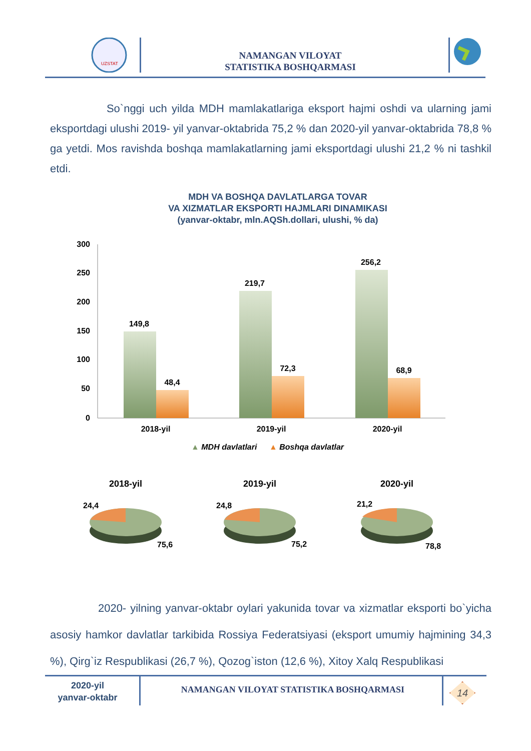UZSTAT
NAMANGAN VILOYAT
STATISTIKA BOSHQARMASI
So`nggi uch yilda MDH mamlakatlariga eksport hajmi oshdi va ularning jami eksportdagi ulushi 2019- yil yanvar-oktabrida 75,2 % dan 2020-yil yanvar-oktabrida 78,8 % ga yetdi. Mos ravishda boshqa mamlakatlarning jami eksportdagi ulushi 21,2 % ni tashkil etdi.
MDH VA BOSHQA DAVLATLARGA TOVAR
VA XIZMATLAR EKSPORTI HAJMLARI DINAMIKASI
(yanvar-oktabr, mln.AQSh.dollari, ulushi, % da)
300
250
200
150
100
50
0
149,8
48,4
219,7
72,3
256,2
68,9
2018-yil
2019-yil
2020-yil
▲ MDH davlatlari ▲ Boshqa davlatlar
2018-yil
2019-yil
2020-yil
24,4
75,6
24,8
75,2
21,2
78,8
2020- yilning yanvar-oktabr oylari yakunida tovar va xizmatlar eksporti bo`yicha asosiy hamkor davlatlar tarkibida Rossiya Federatsiyasi (eksport umumiy hajmining 34,3 %), Qirg`iz Respublikasi (26,7 %), Qozog`iston (12,6 %), Xitoy Xalq Respublikasi
2020-yil
yanvar-oktabr
NAMANGAN VILOYAT STATISTIKA BOSHQARMASI 14